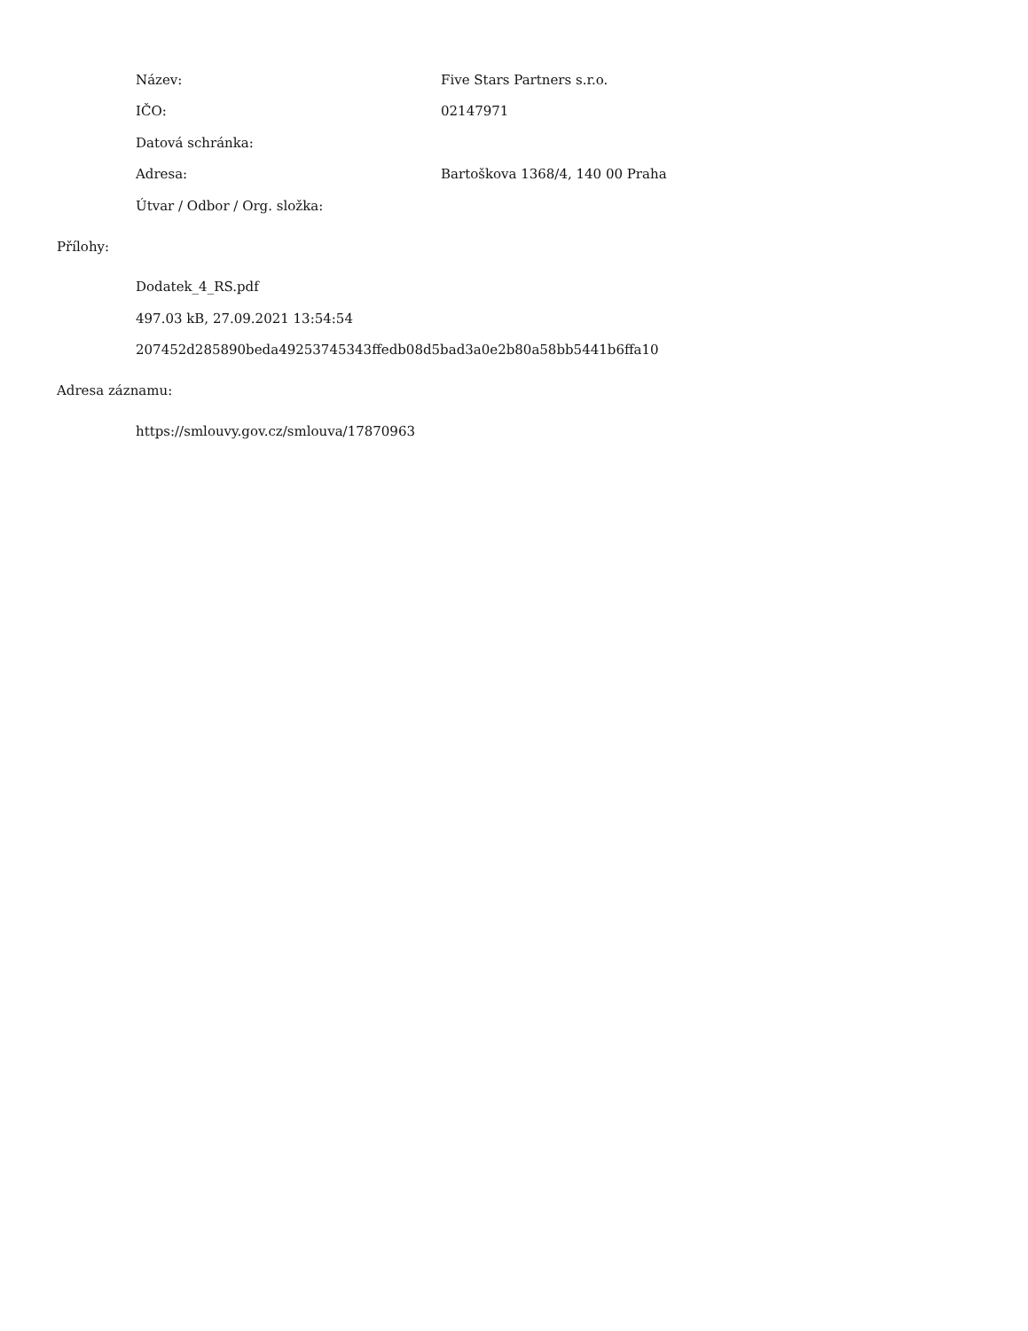Název: Five Stars Partners s.r.o.
IČO: 02147971
Datová schránka:
Adresa:
Bartoškova 1368/4, 140 00 Praha
Útvar / Odbor / Org. složka:
Přílohy:
Dodatek_4_RS.pdf
497.03 kB, 27.09.2021 13:54:54
207452d285890beda49253745343ffedb08d5bad3a0e2b80a58bb5441b6ffa10
Adresa záznamu:
https://smlouvy.gov.cz/smlouva/17870963